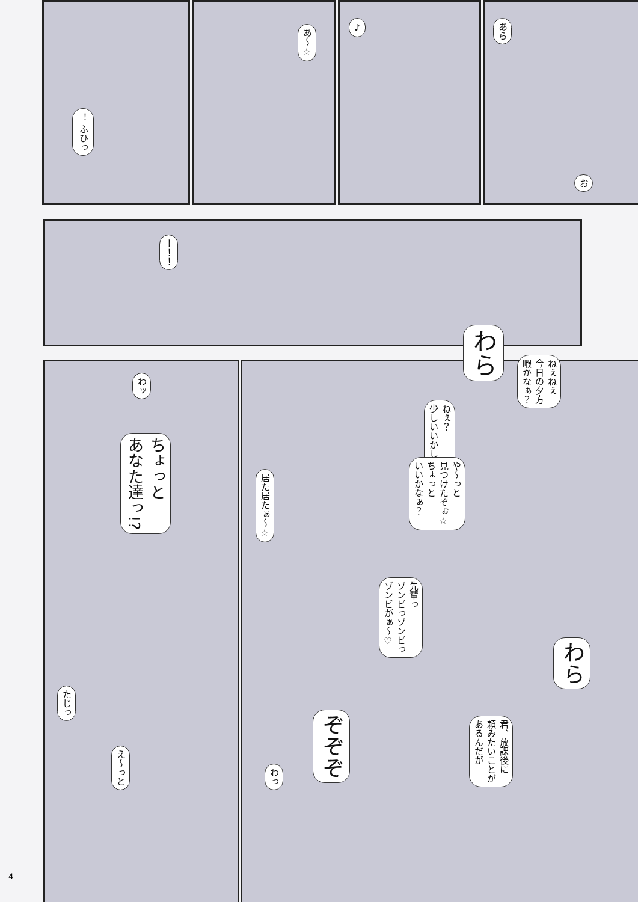！ ふひっ
あ〜☆
♪
あら
お
ー！！
わッ
ちょっと
あなた達っ!?
たじっ
え〜っと
わら
ねぇねぇ
今日の夕方
暇かなぁ？
ねぇ？
少しいいかしら
居た居たぁ〜☆
や〜っと
見つけたぞぉ☆
ちょっと
いいかなぁ？
先輩っ
ゾンビっゾンビっ
ゾンビがぁ〜♡
わら
ぞぞぞ
わっ
君、放課後に
頼みたいことが
あるんだが
4